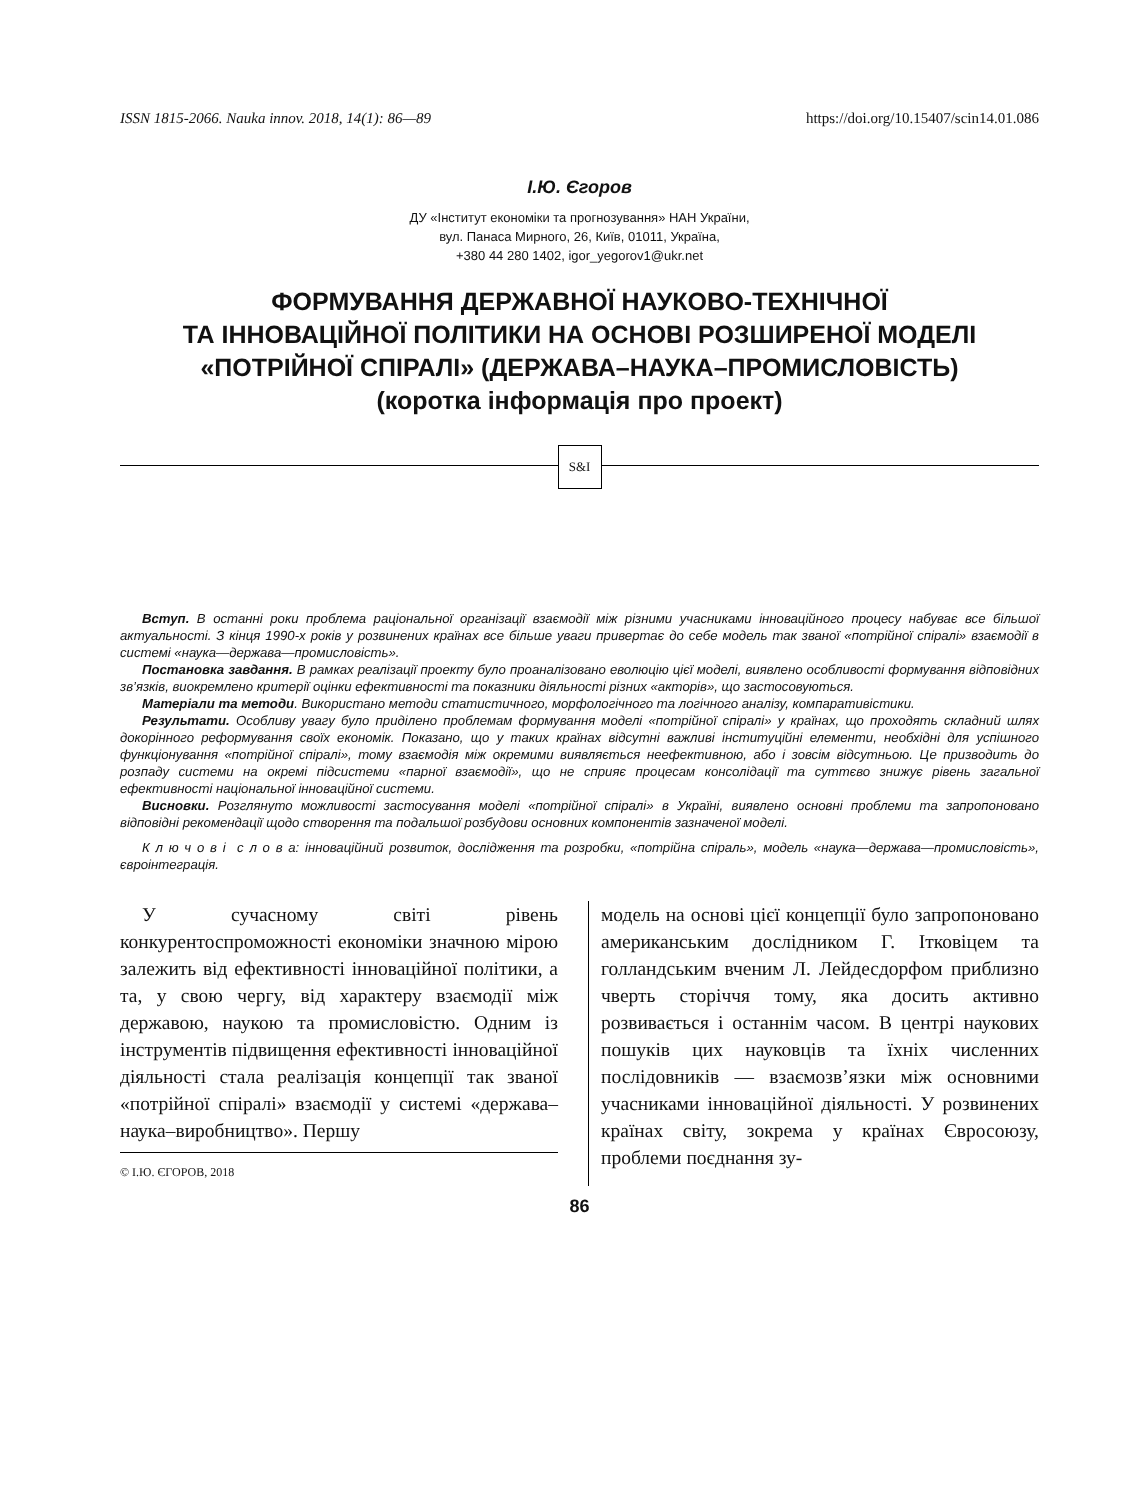ISSN 1815-2066. Nauka innov. 2018, 14(1): 86—89 https://doi.org/10.15407/scin14.01.086
І.Ю. Єгоров
ДУ «Інститут економіки та прогнозування» НАН України,
вул. Панаса Мирного, 26, Київ, 01011, Україна,
+380 44 280 1402, igor_yegorov1@ukr.net
ФОРМУВАННЯ ДЕРЖАВНОЇ НАУКОВО-ТЕХНІЧНОЇ
ТА ІННОВАЦІЙНОЇ ПОЛІТИКИ НА ОСНОВІ РОЗШИРЕНОЇ МОДЕЛІ
«ПОТРІЙНОЇ СПІРАЛІ» (ДЕРЖАВА–НАУКА–ПРОМИСЛОВІСТЬ)
(коротка інформація про проект)
S&I
Вступ. В останні роки проблема раціональної організації взаємодії між різними учасниками інноваційного процесу набуває все більшої актуальності. З кінця 1990-х років у розвинених країнах все більше уваги привертає до себе модель так званої «потрійної спіралі» взаємодії в системі «наука—держава—промисловість».
Постановка завдання. В рамках реалізації проекту було проаналізовано еволюцію цієї моделі, виявлено особливості формування відповідних зв’язків, виокремлено критерії оцінки ефективності та показники діяльності різних «акторів», що застосовуються.
Матеріали та методи. Використано методи статистичного, морфологічного та логічного аналізу, компаративістики.
Результати. Особливу увагу було приділено проблемам формування моделі «потрійної спіралі» у країнах, що проходять складний шлях докорінного реформування своїх економік. Показано, що у таких країнах відсутні важливі інституційні елементи, необхідні для успішного функціонування «потрійної спіралі», тому взаємодія між окремими виявляється неефективною, або і зовсім відсутньою. Це призводить до розпаду системи на окремі підсистеми «парної взаємодії», що не сприяє процесам консолідації та суттєво знижує рівень загальної ефективності національної інноваційної системи.
Висновки. Розглянуто можливості застосування моделі «потрійної спіралі» в Україні, виявлено основні проблеми та запропоновано відповідні рекомендації щодо створення та подальшої розбудови основних компонентів зазначеної моделі.
К л ю ч о в і с л о в а: інноваційний розвиток, дослідження та розробки, «потрійна спіраль», модель «наука—держава—промисловість», євроінтеграція.
У сучасному світі рівень конкурентоспроможності економіки значною мірою залежить від ефективності інноваційної політики, а та, у свою чергу, від характеру взаємодії між державою, наукою та промисловістю. Одним із інструментів підвищення ефективності інноваційної діяльності стала реалізація концепції так званої «потрійної спіралі» взаємодії у системі «держава–наука–виробництво». Першу
© І.Ю. ЄГОРОВ, 2018
модель на основі цієї концепції було запропоновано американським дослідником Г. Ітковіцем та голландським вченим Л. Лейдесдорфом приблизно чверть сторіччя тому, яка досить активно розвивається і останнім часом. В центрі наукових пошуків цих науковців та їхніх численних послідовників — взаємозв’язки між основними учасниками інноваційної діяльності. У розвинених країнах світу, зокрема у країнах Євросоюзу, проблеми поєднання зу-
86